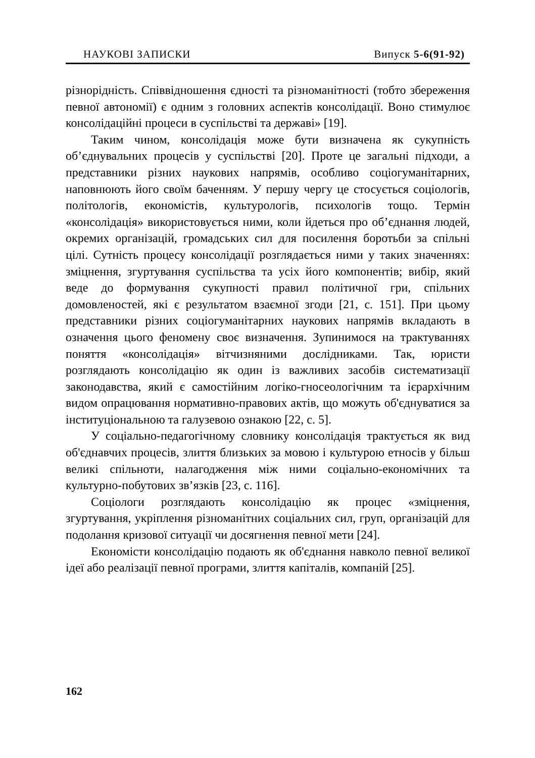НАУКОВІ ЗАПИСКИ Випуск 5-6(91-92)
різнорідність. Співвідношення єдності та різноманітності (тобто збереження певної автономії) є одним з головних аспектів консолідації. Воно стимулює консолідаційні процеси в суспільстві та державі» [19].
Таким чином, консолідація може бути визначена як сукупність об’єднувальних процесів у суспільстві [20]. Проте це загальні підходи, а представники різних наукових напрямів, особливо соціогуманітарних, наповнюють його своїм баченням. У першу чергу це стосується соціологів, політологів, економістів, культурологів, психологів тощо. Термін «консолідація» використовується ними, коли йдеться про об’єднання людей, окремих організацій, громадських сил для посилення боротьби за спільні цілі. Сутність процесу консолідації розглядається ними у таких значеннях: зміцнення, згуртування суспільства та усіх його компонентів; вибір, який веде до формування сукупності правил політичної гри, спільних домовленостей, які є результатом взаємної згоди [21, с. 151]. При цьому представники різних соціогуманітарних наукових напрямів вкладають в означення цього феномену своє визначення. Зупинимося на трактуваннях поняття «консолідація» вітчизняними дослідниками. Так, юристи розглядають консолідацію як один із важливих засобів систематизації законодавства, який є самостійним логіко-гносеологічним та ієрархічним видом опрацювання нормативно-правових актів, що можуть об'єднуватися за інституціональною та галузевою ознакою [22, с. 5].
У соціально-педагогічному словнику консолідація трактується як вид об'єднавчих процесів, злиття близьких за мовою і культурою етносів у більш великі спільноти, налагодження між ними соціально-економічних та культурно-побутових зв’язків [23, с. 116].
Соціологи розглядають консолідацію як процес «зміцнення, згуртування, укріплення різноманітних соціальних сил, груп, організацій для подолання кризової ситуації чи досягнення певної мети [24].
Економісти консолідацію подають як об'єднання навколо певної великої ідеї або реалізації певної програми, злиття капіталів, компаній [25].
162